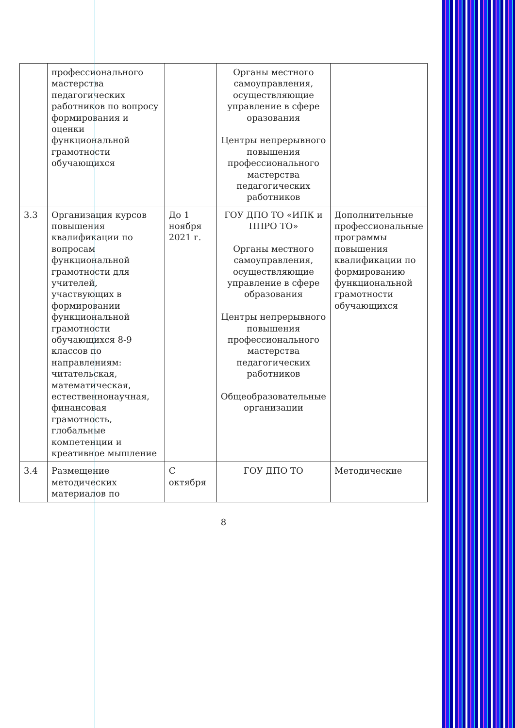| | профессионального мастерства педагогических работников по вопросу формирования и оценки функциональной грамотности обучающихся | | Органы местного самоуправления, осуществляющие управление в сфере оразования Центры непрерывного повышения профессионального мастерства педагогических работников | |
| 3.3 | Организация курсов повышения квалификации по вопросам функциональной грамотности для учителей, участвующих в формировании функциональной грамотности обучающихся 8-9 классов по направлениям: читательская, математическая, естественнонаучная, финансовая грамотность, глобальные компетенции и креативное мышление | До 1 ноября 2021 г. | ГОУ ДПО ТО «ИПК и ППРО ТО» Органы местного самоуправления, осуществляющие управление в сфере образования Центры непрерывного повышения профессионального мастерства педагогических работников Общеобразовательные организации | Дополнительные профессиональные программы повышения квалификации по формированию функциональной грамотности обучающихся |
| 3.4 | Размещение методических материалов по | С октября | ГОУ ДПО ТО | Методические |
8